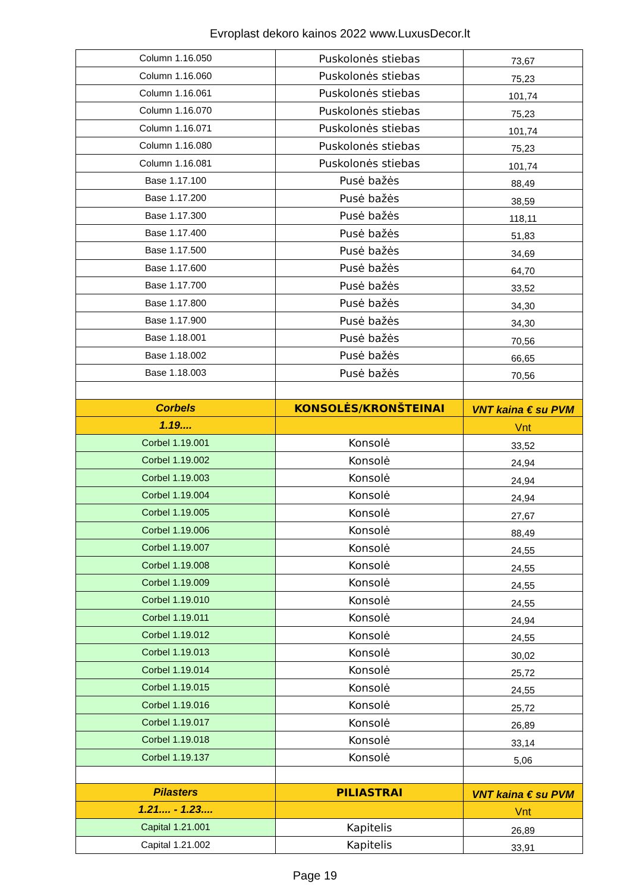Evroplast dekoro kainos 2022 www.LuxusDecor.lt
| Column 1.16.050 | Puskolonės stiebas | 73,67 |
| Column 1.16.060 | Puskolonės stiebas | 75,23 |
| Column 1.16.061 | Puskolonės stiebas | 101,74 |
| Column 1.16.070 | Puskolonės stiebas | 75,23 |
| Column 1.16.071 | Puskolonės stiebas | 101,74 |
| Column 1.16.080 | Puskolonės stiebas | 75,23 |
| Column 1.16.081 | Puskolonės stiebas | 101,74 |
| Base 1.17.100 | Pusė bažės | 88,49 |
| Base 1.17.200 | Pusė bažės | 38,59 |
| Base 1.17.300 | Pusė bažės | 118,11 |
| Base 1.17.400 | Pusė bažės | 51,83 |
| Base 1.17.500 | Pusė bažės | 34,69 |
| Base 1.17.600 | Pusė bažės | 64,70 |
| Base 1.17.700 | Pusė bažės | 33,52 |
| Base 1.17.800 | Pusė bažės | 34,30 |
| Base 1.17.900 | Pusė bažės | 34,30 |
| Base 1.18.001 | Pusė bažės | 70,56 |
| Base 1.18.002 | Pusė bažės | 66,65 |
| Base 1.18.003 | Pusė bažės | 70,56 |
| Corbels | KONSOLĖS/KRONŠTEINAI | VNT kaina € su PVM |
| 1.19.... | | Vnt |
| Corbel 1.19.001 | Konsolė | 33,52 |
| Corbel 1.19.002 | Konsolė | 24,94 |
| Corbel 1.19.003 | Konsolė | 24,94 |
| Corbel 1.19.004 | Konsolė | 24,94 |
| Corbel 1.19.005 | Konsolė | 27,67 |
| Corbel 1.19.006 | Konsolė | 88,49 |
| Corbel 1.19.007 | Konsolė | 24,55 |
| Corbel 1.19.008 | Konsolė | 24,55 |
| Corbel 1.19.009 | Konsolė | 24,55 |
| Corbel 1.19.010 | Konsolė | 24,55 |
| Corbel 1.19.011 | Konsolė | 24,94 |
| Corbel 1.19.012 | Konsolė | 24,55 |
| Corbel 1.19.013 | Konsolė | 30,02 |
| Corbel 1.19.014 | Konsolė | 25,72 |
| Corbel 1.19.015 | Konsolė | 24,55 |
| Corbel 1.19.016 | Konsolė | 25,72 |
| Corbel 1.19.017 | Konsolė | 26,89 |
| Corbel 1.19.018 | Konsolė | 33,14 |
| Corbel 1.19.137 | Konsolė | 5,06 |
| Pilasters | PILIASTRAI | VNT kaina € su PVM |
| 1.21.... - 1.23.... | | Vnt |
| Capital 1.21.001 | Kapitelis | 26,89 |
| Capital 1.21.002 | Kapitelis | 33,91 |
Page 19